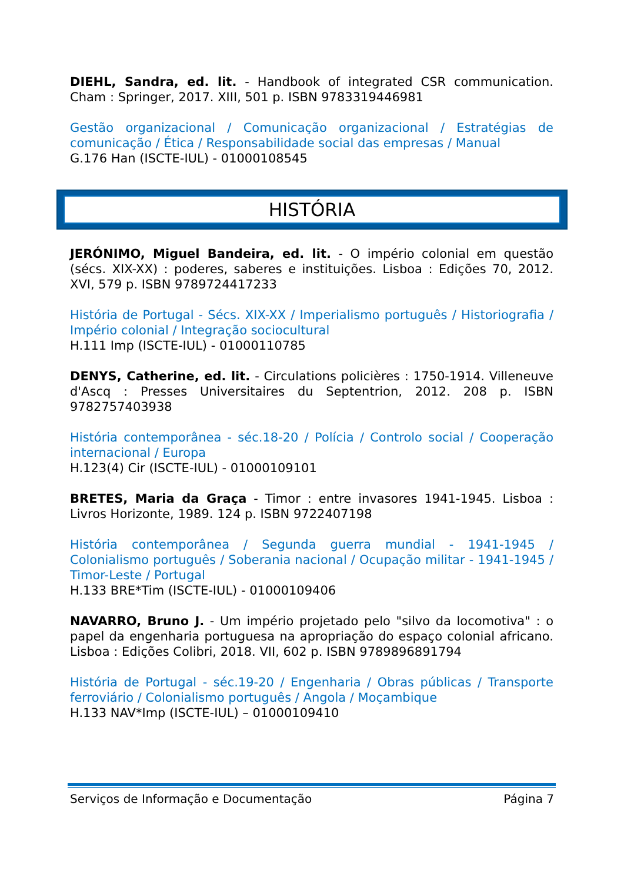DIEHL, Sandra, ed. lit. - Handbook of integrated CSR communication. Cham : Springer, 2017. XIII, 501 p. ISBN 9783319446981
Gestão organizacional / Comunicação organizacional / Estratégias de comunicação / Ética / Responsabilidade social das empresas / Manual
G.176 Han (ISCTE-IUL) - 01000108545
HISTÓRIA
JERÓNIMO, Miguel Bandeira, ed. lit. - O império colonial em questão (sécs. XIX-XX) : poderes, saberes e instituições. Lisboa : Edições 70, 2012. XVI, 579 p. ISBN 9789724417233
História de Portugal - Sécs. XIX-XX / Imperialismo português / Historiografia / Império colonial / Integração sociocultural
H.111 Imp (ISCTE-IUL) - 01000110785
DENYS, Catherine, ed. lit. - Circulations policières : 1750-1914. Villeneuve d'Ascq : Presses Universitaires du Septentrion, 2012. 208 p. ISBN 9782757403938
História contemporânea - séc.18-20 / Polícia / Controlo social / Cooperação internacional / Europa
H.123(4) Cir (ISCTE-IUL) - 01000109101
BRETES, Maria da Graça - Timor : entre invasores 1941-1945. Lisboa : Livros Horizonte, 1989. 124 p. ISBN 9722407198
História contemporânea / Segunda guerra mundial - 1941-1945 / Colonialismo português / Soberania nacional / Ocupação militar - 1941-1945 / Timor-Leste / Portugal
H.133 BRE*Tim (ISCTE-IUL) - 01000109406
NAVARRO, Bruno J. - Um império projetado pelo "silvo da locomotiva" : o papel da engenharia portuguesa na apropriação do espaço colonial africano. Lisboa : Edições Colibri, 2018. VII, 602 p. ISBN 9789896891794
História de Portugal - séc.19-20 / Engenharia / Obras públicas / Transporte ferroviário / Colonialismo português / Angola / Moçambique
H.133 NAV*Imp (ISCTE-IUL) – 01000109410
Serviços de Informação e Documentação Página 7